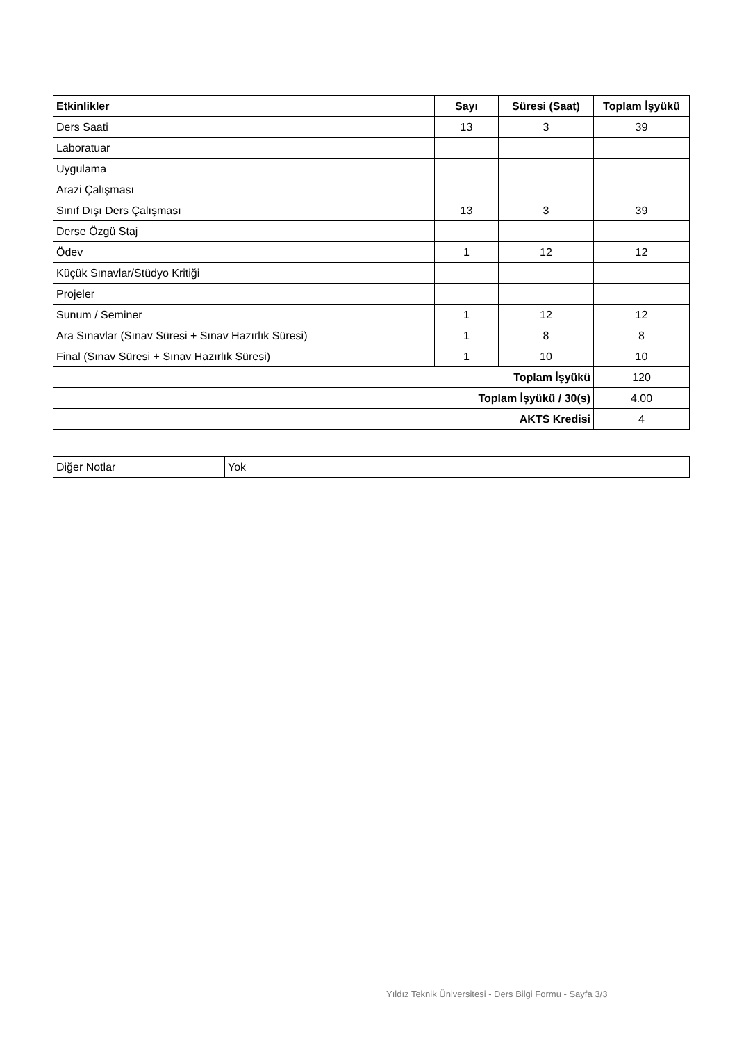| Etkinlikler | Sayı | Süresi (Saat) | Toplam İşyükü |
| --- | --- | --- | --- |
| Ders Saati | 13 | 3 | 39 |
| Laboratuar | | | |
| Uygulama | | | |
| Arazi Çalışması | | | |
| Sınıf Dışı Ders Çalışması | 13 | 3 | 39 |
| Derse Özgü Staj | | | |
| Ödev | 1 | 12 | 12 |
| Küçük Sınavlar/Stüdyo Kritiği | | | |
| Projeler | | | |
| Sunum / Seminer | 1 | 12 | 12 |
| Ara Sınavlar (Sınav Süresi + Sınav Hazırlık Süresi) | 1 | 8 | 8 |
| Final (Sınav Süresi + Sınav Hazırlık Süresi) | 1 | 10 | 10 |
| Toplam İşyükü | | | 120 |
| Toplam İşyükü / 30(s) | | | 4.00 |
| AKTS Kredisi | | | 4 |
| Diğer Notlar | Yok |
Yıldız Teknik Üniversitesi - Ders Bilgi Formu - Sayfa 3/3